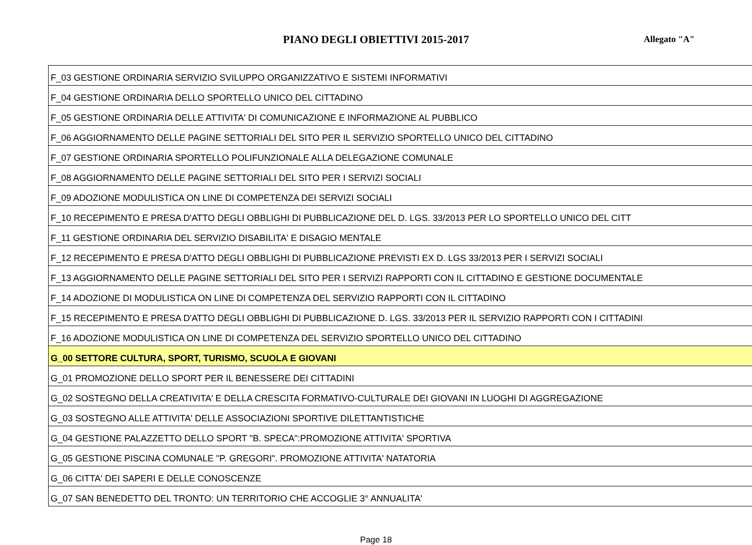PIANO DEGLI OBIETTIVI 2015-2017 Allegato "A"
| F_03 GESTIONE ORDINARIA SERVIZIO SVILUPPO ORGANIZZATIVO E SISTEMI INFORMATIVI |
| F_04 GESTIONE ORDINARIA DELLO SPORTELLO UNICO DEL CITTADINO |
| F_05 GESTIONE ORDINARIA DELLE ATTIVITA' DI COMUNICAZIONE E INFORMAZIONE AL PUBBLICO |
| F_06 AGGIORNAMENTO DELLE PAGINE SETTORIALI DEL SITO PER IL SERVIZIO SPORTELLO UNICO DEL CITTADINO |
| F_07 GESTIONE ORDINARIA SPORTELLO POLIFUNZIONALE ALLA DELEGAZIONE COMUNALE |
| F_08 AGGIORNAMENTO DELLE PAGINE SETTORIALI DEL SITO PER I SERVIZI SOCIALI |
| F_09 ADOZIONE MODULISTICA ON LINE DI COMPETENZA DEI SERVIZI SOCIALI |
| F_10 RECEPIMENTO E PRESA D'ATTO DEGLI OBBLIGHI DI PUBBLICAZIONE DEL D. LGS. 33/2013 PER LO SPORTELLO UNICO DEL CITT |
| F_11 GESTIONE ORDINARIA DEL SERVIZIO DISABILITA' E DISAGIO MENTALE |
| F_12 RECEPIMENTO E PRESA D'ATTO DEGLI OBBLIGHI DI PUBBLICAZIONE PREVISTI EX D. LGS 33/2013 PER I SERVIZI SOCIALI |
| F_13 AGGIORNAMENTO DELLE PAGINE SETTORIALI DEL SITO PER I SERVIZI RAPPORTI CON IL CITTADINO E GESTIONE DOCUMENTALE |
| F_14 ADOZIONE DI MODULISTICA ON LINE DI COMPETENZA DEL SERVIZIO RAPPORTI CON IL CITTADINO |
| F_15 RECEPIMENTO E PRESA D'ATTO DEGLI OBBLIGHI DI PUBBLICAZIONE D. LGS. 33/2013 PER IL SERVIZIO RAPPORTI CON I CITTADINI |
| F_16 ADOZIONE MODULISTICA ON LINE DI COMPETENZA DEL SERVIZIO SPORTELLO UNICO DEL CITTADINO |
| G_00 SETTORE CULTURA, SPORT, TURISMO, SCUOLA E GIOVANI |
| G_01 PROMOZIONE DELLO SPORT PER IL BENESSERE DEI CITTADINI |
| G_02 SOSTEGNO DELLA CREATIVITA' E DELLA CRESCITA FORMATIVO-CULTURALE DEI GIOVANI IN LUOGHI DI AGGREGAZIONE |
| G_03 SOSTEGNO ALLE ATTIVITA' DELLE ASSOCIAZIONI SPORTIVE DILETTANTISTICHE |
| G_04 GESTIONE PALAZZETTO DELLO SPORT "B. SPECA":PROMOZIONE ATTIVITA' SPORTIVA |
| G_05 GESTIONE PISCINA COMUNALE "P. GREGORI". PROMOZIONE ATTIVITA' NATATORIA |
| G_06 CITTA' DEI SAPERI E DELLE CONOSCENZE |
| G_07 SAN BENEDETTO DEL TRONTO: UN TERRITORIO CHE ACCOGLIE 3° ANNUALITA' |
Page 18